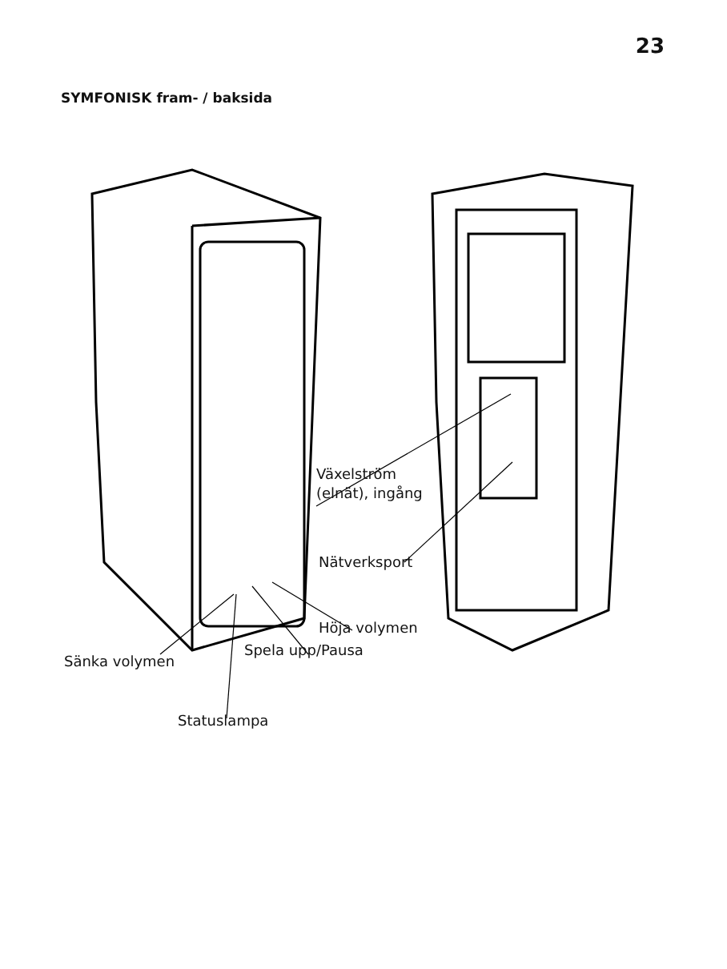23
SYMFONISK fram- / baksida
Växelström
(elnät), ingång
Nätverksport
Höja volymen
Spela upp/Pausa
Sänka volymen
Statuslampa